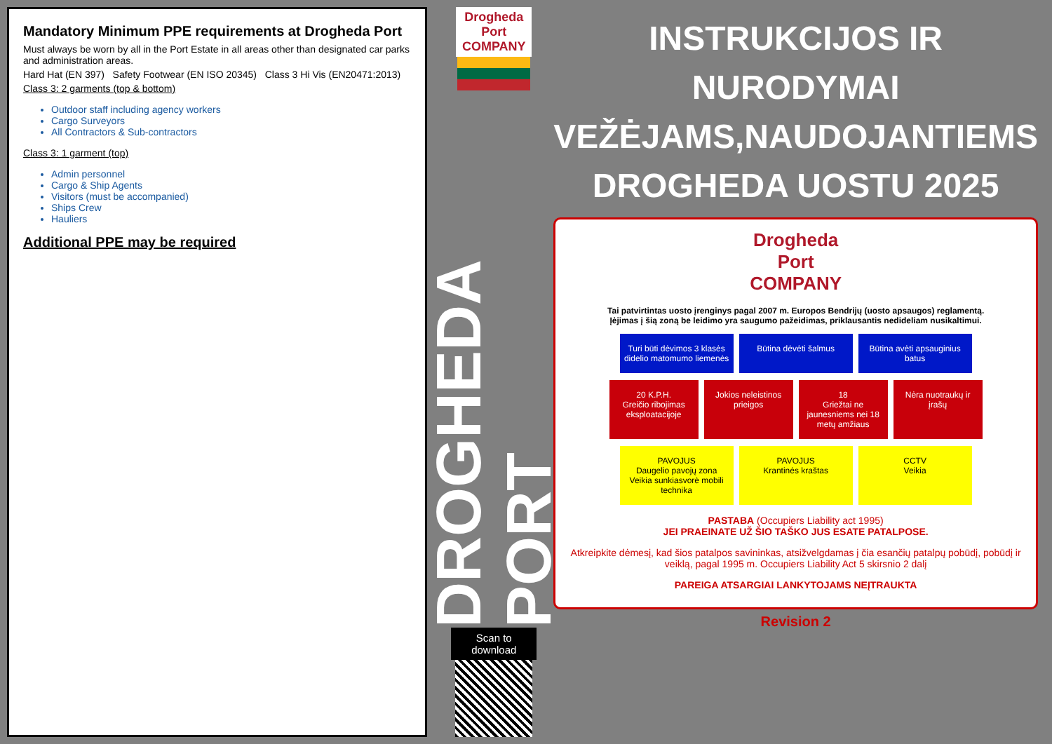Mandatory Minimum PPE requirements at Drogheda Port
Must always be worn by all in the Port Estate in all areas other than designated car parks and administration areas.
Hard Hat (EN 397) Safety Footwear (EN ISO 20345) Class 3 Hi Vis (EN20471:2013)
Class 3: 2 garments (top & bottom)
Outdoor staff including agency workers
Cargo Surveyors
All Contractors & Sub-contractors
Class 3: 1 garment (top)
Admin personnel
Cargo & Ship Agents
Visitors (must be accompanied)
Ships Crew
Hauliers
Additional PPE may be required
Drogheda Port COMPANY
DROGHEDA PORT
Scan to download
INSTRUKCIJOS IR NURODYMAI VEŽĖJAMS,NAUDOJANTIEMS DROGHEDA UOSTU 2025
Drogheda Port COMPANY
Tai patvirtintas uosto įrenginys pagal 2007 m. Europos Bendrijų (uosto apsaugos) reglamentą.
Įėjimas į šią zoną be leidimo yra saugumo pažeidimas, priklausantis nedideliam nusikaltimui.
Turi būti dėvimos 3 klasės didelio matomumo liemenės
Būtina dėvėti šalmus Būtina avėti apsauginius batus
20 K.P.H.
Greičio ribojimas eksploatacijoje
Jokios neleistinos prieigos
18
Griežtai ne jaunesniems nei 18 metų amžiaus
Nėra nuotraukų ir įrašų
PAVOJUS
Daugelio pavojų zona
Veikia sunkiasvorė mobili technika
PAVOJUS
Krantinės kraštas
CCTV
Veikia
PASTABA (Occupiers Liability act 1995)
JEI PRAEINATE UŽ ŠIO TAŠKO JUS ESATE PATALPOSE.
Atkreipkite dėmesį, kad šios patalpos savininkas, atsižvelgdamas į čia esančių patalpų pobūdį, pobūdį ir veiklą, pagal 1995 m. Occupiers Liability Act 5 skirsnio 2 dalį
PAREIGA ATSARGIAI LANKYTOJAMS NEĮTRAUKTA
Revision 2